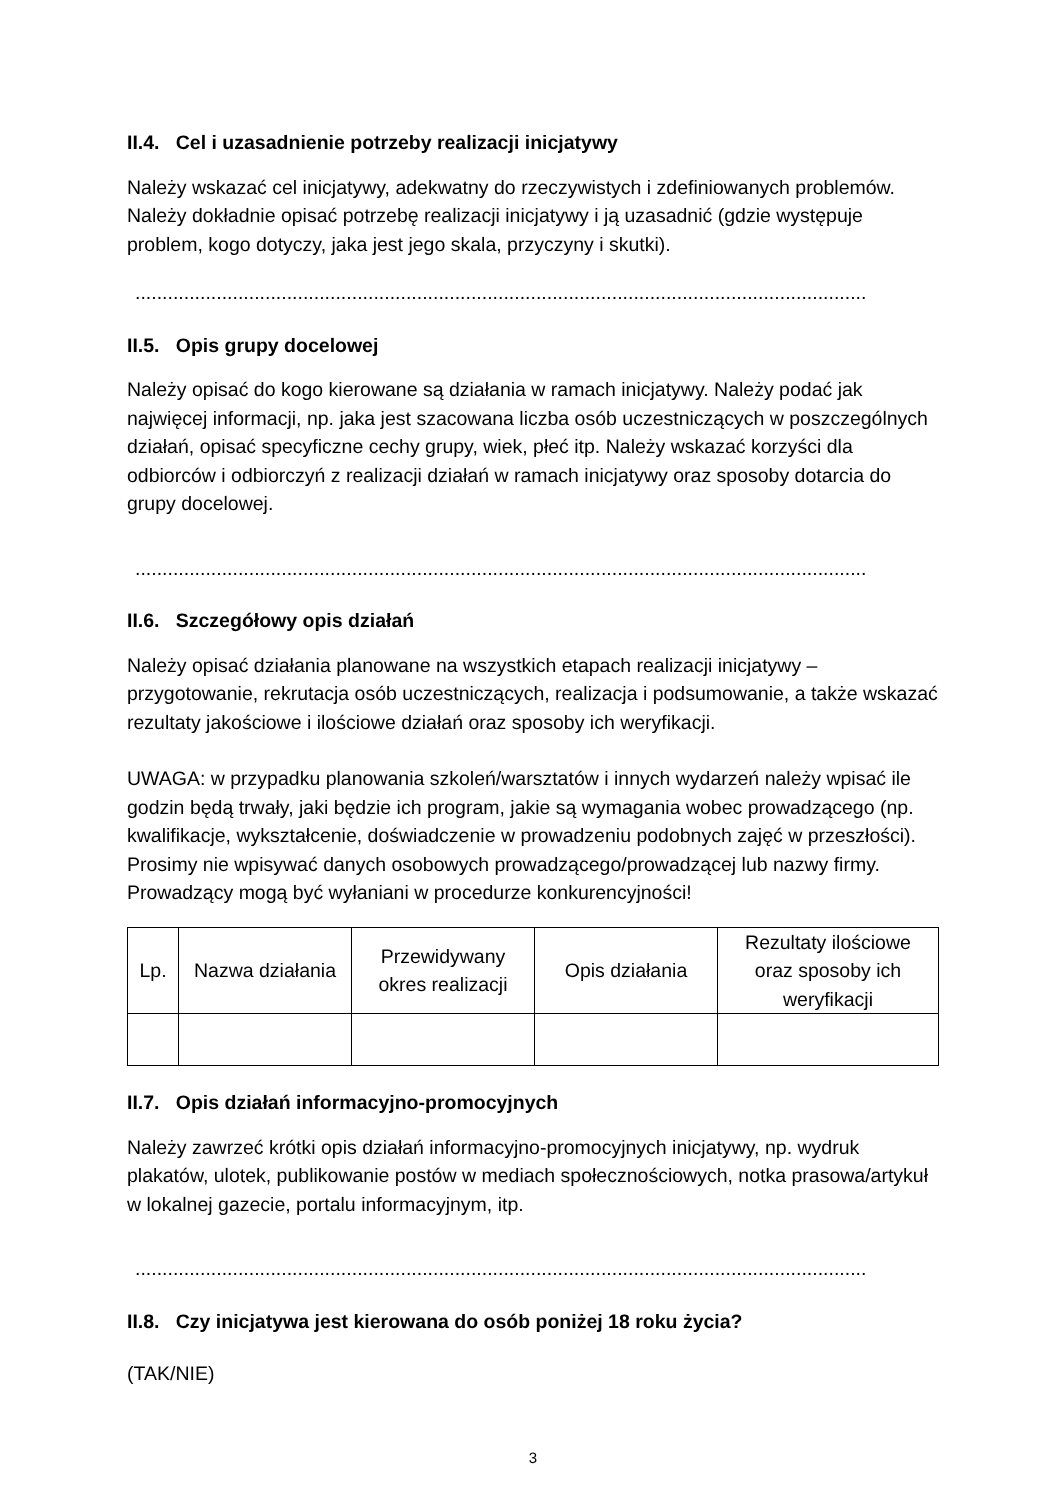II.4. Cel i uzasadnienie potrzeby realizacji inicjatywy
Należy wskazać cel inicjatywy, adekwatny do rzeczywistych i zdefiniowanych problemów. Należy dokładnie opisać potrzebę realizacji inicjatywy i ją uzasadnić (gdzie występuje problem, kogo dotyczy, jaka jest jego skala, przyczyny i skutki).
.......................................................................................................................................
II.5. Opis grupy docelowej
Należy opisać do kogo kierowane są działania w ramach inicjatywy. Należy podać jak najwięcej informacji, np. jaka jest szacowana liczba osób uczestniczących w poszczególnych działań, opisać specyficzne cechy grupy, wiek, płeć itp. Należy wskazać korzyści dla odbiorców i odbiorczyń z realizacji działań w ramach inicjatywy oraz sposoby dotarcia do grupy docelowej.
.......................................................................................................................................
II.6. Szczegółowy opis działań
Należy opisać działania planowane na wszystkich etapach realizacji inicjatywy – przygotowanie, rekrutacja osób uczestniczących, realizacja i podsumowanie, a także wskazać rezultaty jakościowe i ilościowe działań oraz sposoby ich weryfikacji.
UWAGA: w przypadku planowania szkoleń/warsztatów i innych wydarzeń należy wpisać ile godzin będą trwały, jaki będzie ich program, jakie są wymagania wobec prowadzącego (np. kwalifikacje, wykształcenie, doświadczenie w prowadzeniu podobnych zajęć w przeszłości). Prosimy nie wpisywać danych osobowych prowadzącego/prowadzącej lub nazwy firmy. Prowadzący mogą być wyłaniani w procedurze konkurencyjności!
| Lp. | Nazwa działania | Przewidywany okres realizacji | Opis działania | Rezultaty ilościowe oraz sposoby ich weryfikacji |
| --- | --- | --- | --- | --- |
II.7. Opis działań informacyjno-promocyjnych
Należy zawrzeć krótki opis działań informacyjno-promocyjnych inicjatywy, np. wydruk plakatów, ulotek, publikowanie postów w mediach społecznościowych, notka prasowa/artykuł w lokalnej gazecie, portalu informacyjnym, itp.
.......................................................................................................................................
II.8. Czy inicjatywa jest kierowana do osób poniżej 18 roku życia?
(TAK/NIE)
3